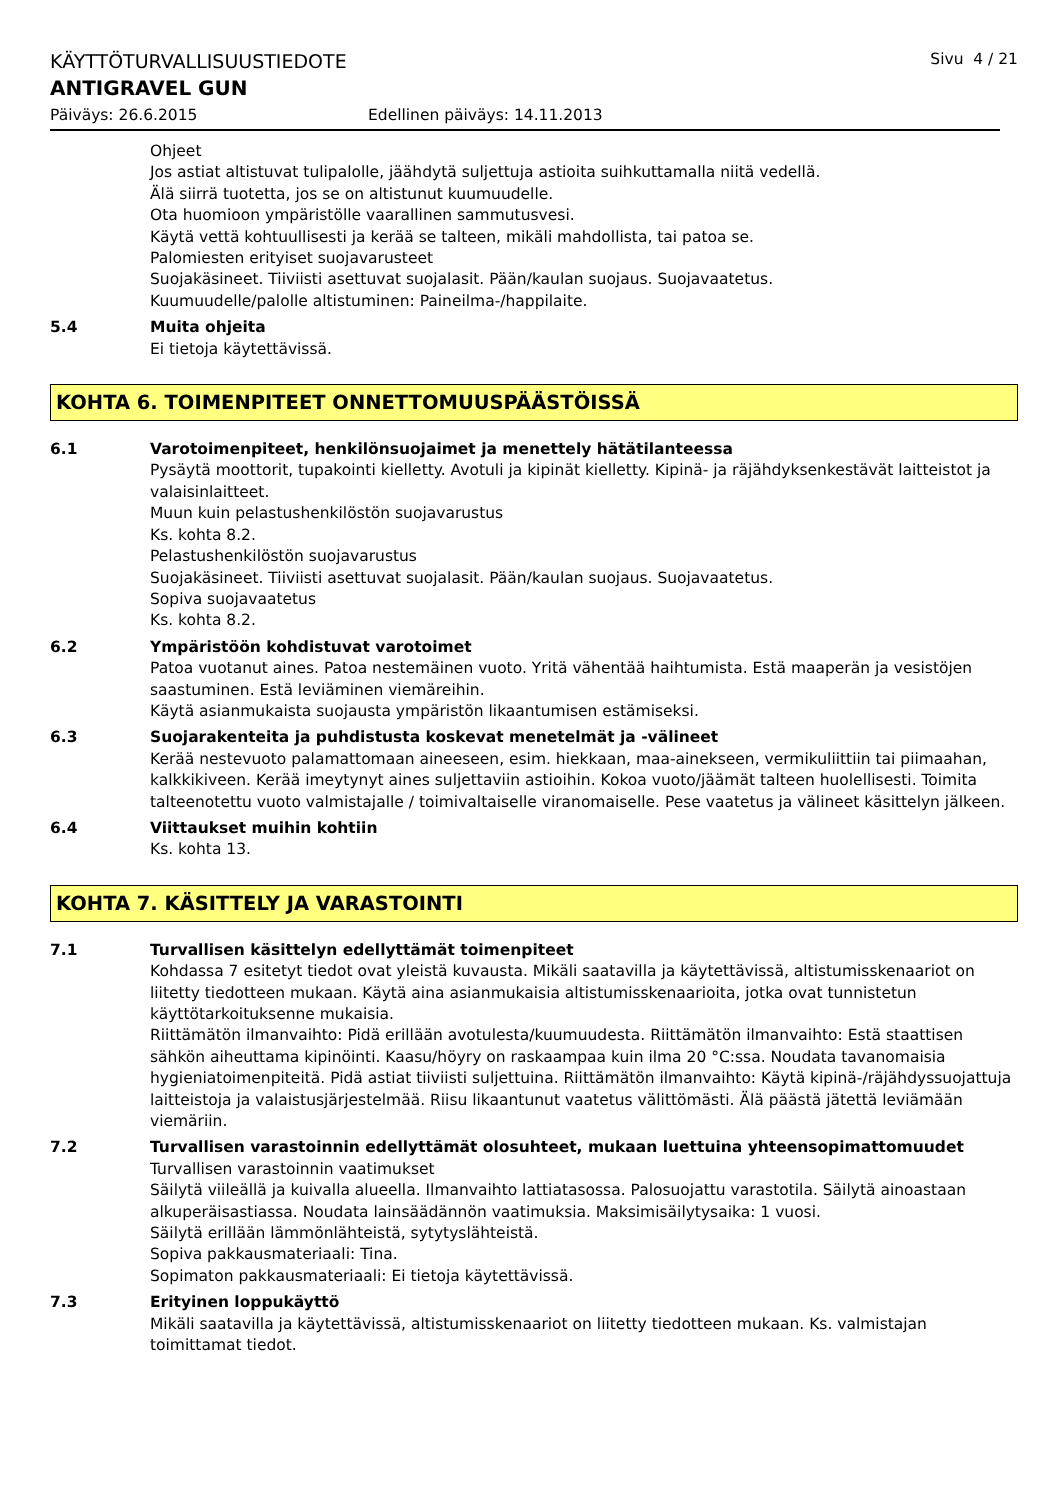KÄYTTÖTURVALLISUUSTIEDOTE
Sivu 4 / 21
ANTIGRAVEL GUN
Päiväys: 26.6.2015 Edellinen päiväys: 14.11.2013
Ohjeet
Jos astiat altistuvat tulipalolle, jäähdytä suljettuja astioita suihkuttamalla niitä vedellä.
Älä siirrä tuotetta, jos se on altistunut kuumuudelle.
Ota huomioon ympäristölle vaarallinen sammutusvesi.
Käytä vettä kohtuullisesti ja kerää se talteen, mikäli mahdollista, tai patoa se.
Palomiesten erityiset suojavarusteet
Suojakäsineet. Tiiviisti asettuvat suojalasit. Pään/kaulan suojaus. Suojavaatetus.
Kuumuudelle/palolle altistuminen: Paineilma-/happilaite.
5.4 Muita ohjeita
Ei tietoja käytettävissä.
KOHTA 6. TOIMENPITEET ONNETTOMUUSPÄÄSTÖISSÄ
6.1 Varotoimenpiteet, henkilönsuojaimet ja menettely hätätilanteessa
Pysäytä moottorit, tupakointi kielletty. Avotuli ja kipinät kielletty. Kipinä- ja räjähdyksenkestävät laitteistot ja valaisinlaitteet.
Muun kuin pelastushenkilöstön suojavarustus
Ks. kohta 8.2.
Pelastushenkilöstön suojavarustus
Suojakäsineet. Tiiviisti asettuvat suojalasit. Pään/kaulan suojaus. Suojavaatetus.
Sopiva suojavaatetus
Ks. kohta 8.2.
6.2 Ympäristöön kohdistuvat varotoimet
Patoa vuotanut aines. Patoa nestemäinen vuoto. Yritä vähentää haihtumista. Estä maaperän ja vesistöjen saastuminen. Estä leviäminen viemäreihin.
Käytä asianmukaista suojausta ympäristön likaantumisen estämiseksi.
6.3 Suojarakenteita ja puhdistusta koskevat menetelmät ja -välineet
Kerää nestevuoto palamattomaan aineeseen, esim. hiekkaan, maa-ainekseen, vermikuliittiin tai piimaahan, kalkkikiveen. Kerää imeytynyt aines suljettaviin astioihin. Kokoa vuoto/jäämät talteen huolellisesti. Toimita talteenotettu vuoto valmistajalle / toimivaltaiselle viranomaiselle. Pese vaatetus ja välineet käsittelyn jälkeen.
6.4 Viittaukset muihin kohtiin
Ks. kohta 13.
KOHTA 7. KÄSITTELY JA VARASTOINTI
7.1 Turvallisen käsittelyn edellyttämät toimenpiteet
Kohdassa 7 esitetyt tiedot ovat yleistä kuvausta. Mikäli saatavilla ja käytettävissä, altistumisskenaariot on liitetty tiedotteen mukaan. Käytä aina asianmukaisia altistumisskenaarioita, jotka ovat tunnistetun käyttötarkoituksenne mukaisia.
Riittämätön ilmanvaihto: Pidä erillään avotulesta/kuumuudesta. Riittämätön ilmanvaihto: Estä staattisen sähkön aiheuttama kipinöinti. Kaasu/höyry on raskaampaa kuin ilma 20 °C:ssa. Noudata tavanomaisia hygieniatoimenpiteitä. Pidä astiat tiiviisti suljettuina. Riittämätön ilmanvaihto: Käytä kipinä-/räjähdyssuojattuja laitteistoja ja valaistusjärjestelmää. Riisu likaantunut vaatetus välittömästi. Älä päästä jätettä leviämään viemäriin.
7.2 Turvallisen varastoinnin edellyttämät olosuhteet, mukaan luettuina yhteensopimattomuudet
Turvallisen varastoinnin vaatimukset
Säilytä viileällä ja kuivalla alueella. Ilmanvaihto lattiatasossa. Palosuojattu varastotila. Säilytä ainoastaan alkuperäisastiassa. Noudata lainsäädännön vaatimuksia. Maksimisäilytysaika: 1 vuosi.
Säilytä erillään lämmönlähteistä, sytytyslähteistä.
Sopiva pakkausmateriaali: Tina.
Sopimaton pakkausmateriaali: Ei tietoja käytettävissä.
7.3 Erityinen loppukäyttö
Mikäli saatavilla ja käytettävissä, altistumisskenaariot on liitetty tiedotteen mukaan. Ks. valmistajan toimittamat tiedot.